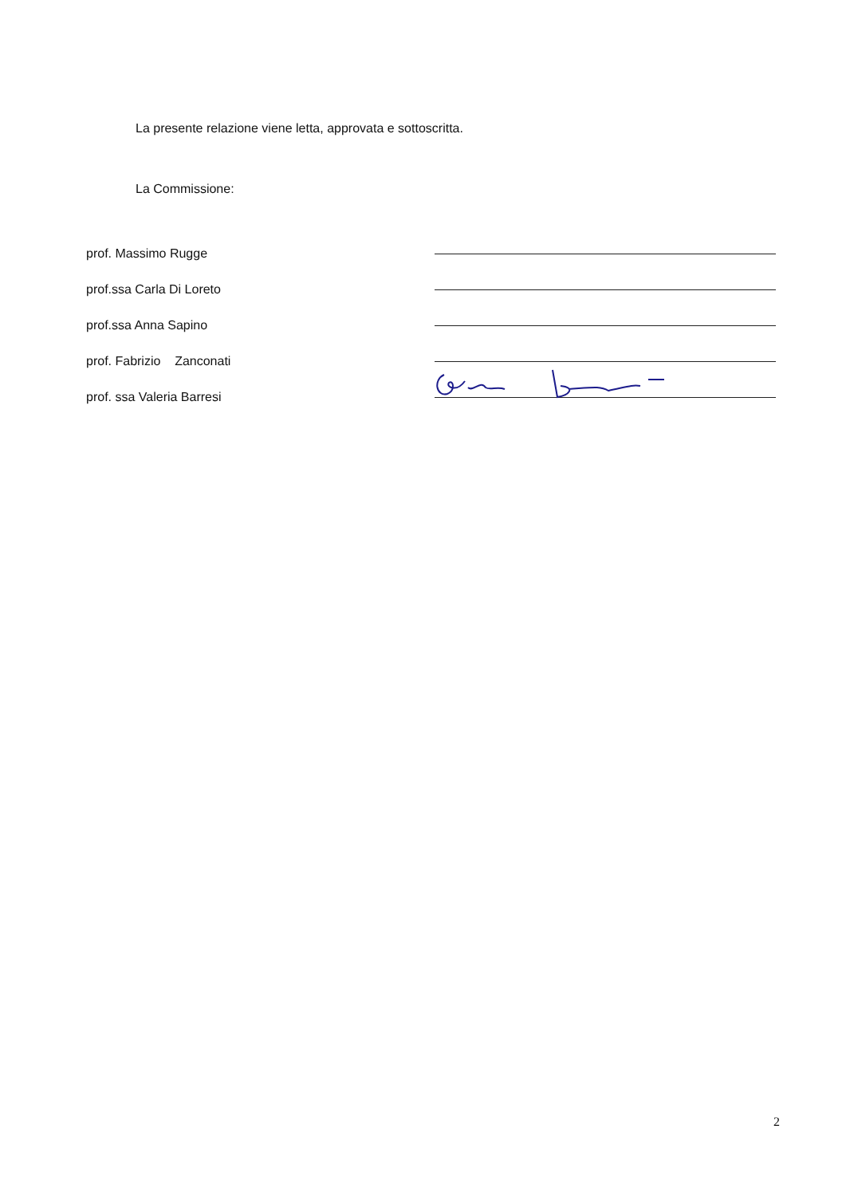La presente relazione viene letta, approvata e sottoscritta.
La Commissione:
prof. Massimo Rugge
prof.ssa Carla Di Loreto
prof.ssa Anna Sapino
prof. Fabrizio Zanconati
prof. ssa Valeria Barresi
2